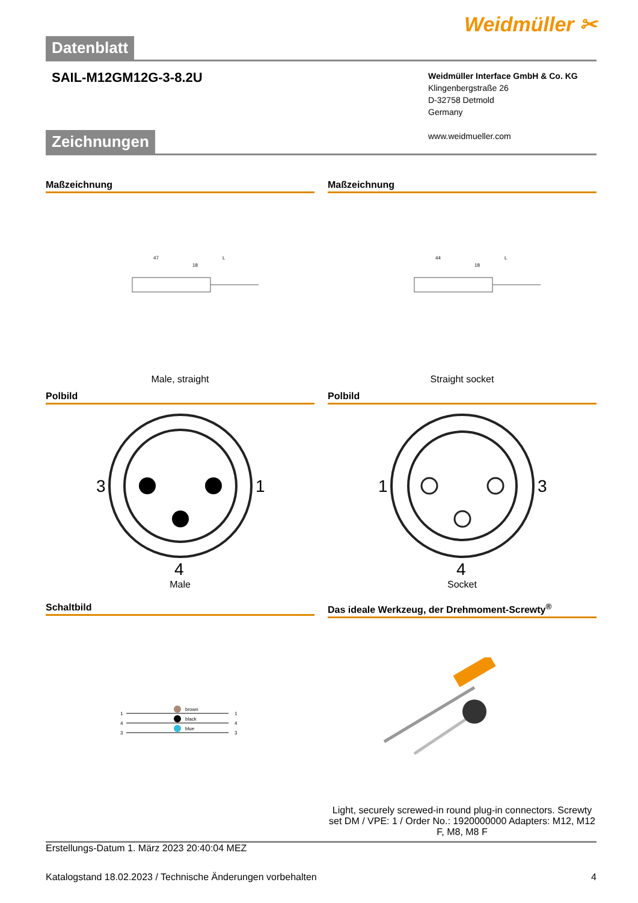Weidmüller ✂
Datenblatt
SAIL-M12GM12G-3-8.2U
Weidmüller Interface GmbH & Co. KG
Klingenbergstraße 26
D-32758 Detmold
Germany
www.weidmueller.com
Zeichnungen
Maßzeichnung
47
L
18
Male, straight
Maßzeichnung
44
L
18
Straight socket
Polbild
3
1
4
Male
Polbild
1
3
4
Socket
Schaltbild
1
4
3
brown
black
blue
1
4
3
Das ideale Werkzeug, der Drehmoment-Screwty<sup>®</sup>
Light, securely screwed-in round plug-in connectors. Screwty set DM / VPE: 1 / Order No.: 1920000000 Adapters: M12, M12 F, M8, M8 F
Erstellungs-Datum 1. März 2023 20:40:04 MEZ
Katalogstand 18.02.2023 / Technische Änderungen vorbehalten 4